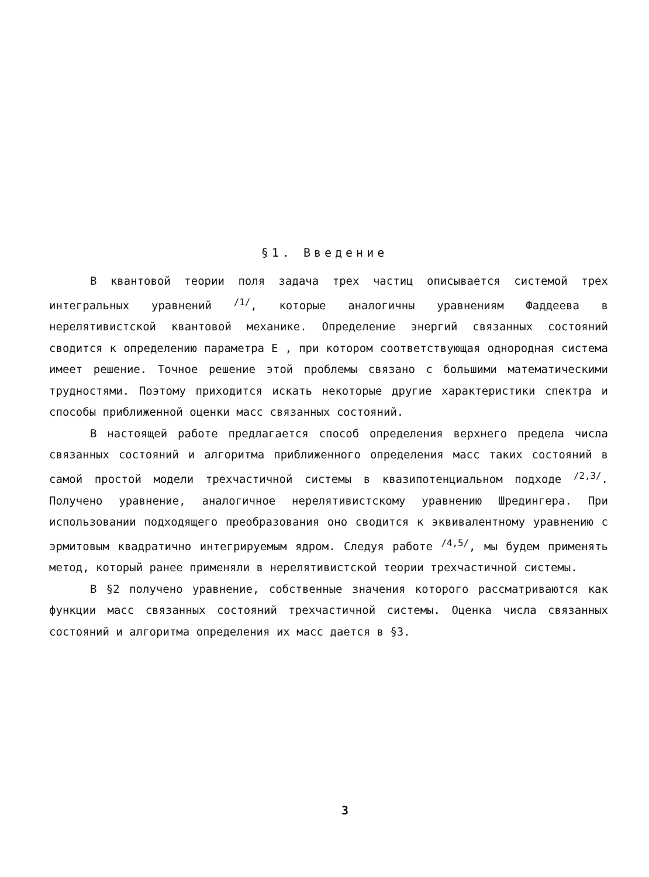§1. Введение
В квантовой теории поля задача трех частиц описывается системой трех интегральных уравнений <sup>/1/</sup>, которые аналогичны уравнениям Фаддеева в нерелятивистской квантовой механике. Определение энергий связанных состояний сводится к определению параметра E , при котором соответствующая однородная система имеет решение. Точное решение этой проблемы связано с большими математическими трудностями. Поэтому приходится искать некоторые другие характеристики спектра и способы приближенной оценки масс связанных состояний.
В настоящей работе предлагается способ определения верхнего предела числа связанных состояний и алгоритма приближенного определения масс таких состояний в самой простой модели трехчастичной системы в квазипотенциальном подходе <sup>/2,3/</sup>. Получено уравнение, аналогичное нерелятивистскому уравнению Шредингера. При использовании подходящего преобразования оно сводится к эквивалентному уравнению с эрмитовым квадратично интегрируемым ядром. Следуя работе <sup>/4,5/</sup>, мы будем применять метод, который ранее применяли в нерелятивистской теории трехчастичной системы.
В §2 получено уравнение, собственные значения которого рассматриваются как функции масс связанных состояний трехчастичной системы. Оценка числа связанных состояний и алгоритма определения их масс дается в §3.
3